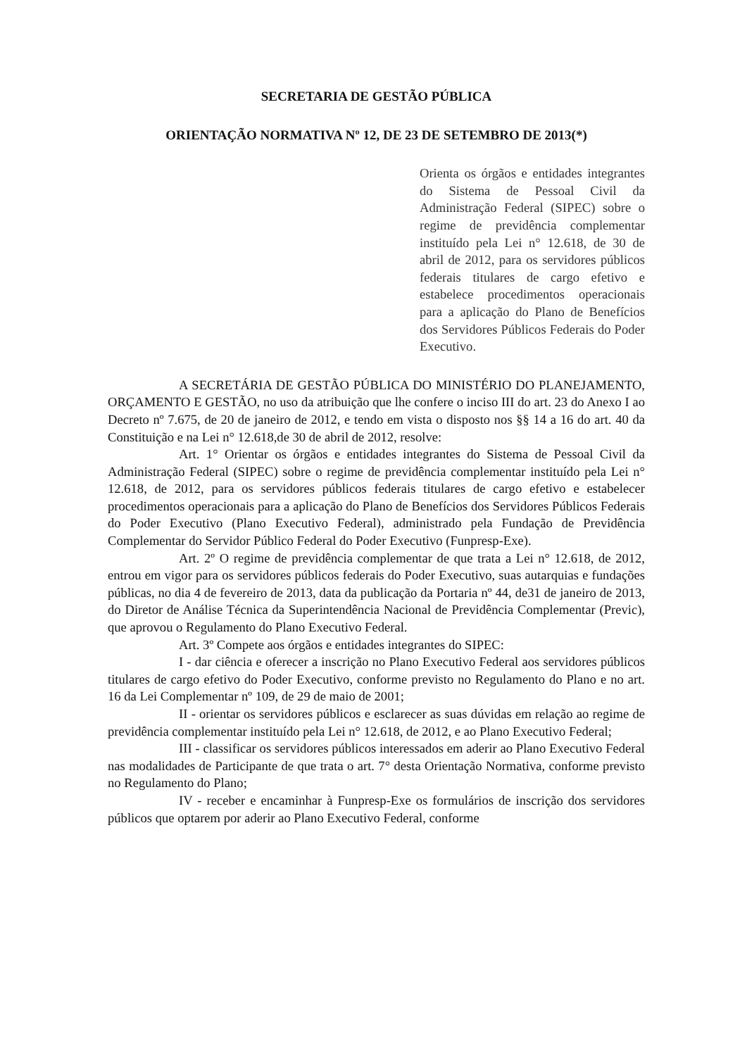SECRETARIA DE GESTÃO PÚBLICA
ORIENTAÇÃO NORMATIVA Nº 12, DE 23 DE SETEMBRO DE 2013(*)
Orienta os órgãos e entidades integrantes do Sistema de Pessoal Civil da Administração Federal (SIPEC) sobre o regime de previdência complementar instituído pela Lei n° 12.618, de 30 de abril de 2012, para os servidores públicos federais titulares de cargo efetivo e estabelece procedimentos operacionais para a aplicação do Plano de Benefícios dos Servidores Públicos Federais do Poder Executivo.
A SECRETÁRIA DE GESTÃO PÚBLICA DO MINISTÉRIO DO PLANEJAMENTO, ORÇAMENTO E GESTÃO, no uso da atribuição que lhe confere o inciso III do art. 23 do Anexo I ao Decreto nº 7.675, de 20 de janeiro de 2012, e tendo em vista o disposto nos §§ 14 a 16 do art. 40 da Constituição e na Lei n° 12.618,de 30 de abril de 2012, resolve:
Art. 1° Orientar os órgãos e entidades integrantes do Sistema de Pessoal Civil da Administração Federal (SIPEC) sobre o regime de previdência complementar instituído pela Lei n° 12.618, de 2012, para os servidores públicos federais titulares de cargo efetivo e estabelecer procedimentos operacionais para a aplicação do Plano de Benefícios dos Servidores Públicos Federais do Poder Executivo (Plano Executivo Federal), administrado pela Fundação de Previdência Complementar do Servidor Público Federal do Poder Executivo (Funpresp-Exe).
Art. 2º O regime de previdência complementar de que trata a Lei n° 12.618, de 2012, entrou em vigor para os servidores públicos federais do Poder Executivo, suas autarquias e fundações públicas, no dia 4 de fevereiro de 2013, data da publicação da Portaria nº 44, de31 de janeiro de 2013, do Diretor de Análise Técnica da Superintendência Nacional de Previdência Complementar (Previc), que aprovou o Regulamento do Plano Executivo Federal.
Art. 3º Compete aos órgãos e entidades integrantes do SIPEC:
I - dar ciência e oferecer a inscrição no Plano Executivo Federal aos servidores públicos titulares de cargo efetivo do Poder Executivo, conforme previsto no Regulamento do Plano e no art. 16 da Lei Complementar nº 109, de 29 de maio de 2001;
II - orientar os servidores públicos e esclarecer as suas dúvidas em relação ao regime de previdência complementar instituído pela Lei n° 12.618, de 2012, e ao Plano Executivo Federal;
III - classificar os servidores públicos interessados em aderir ao Plano Executivo Federal nas modalidades de Participante de que trata o art. 7° desta Orientação Normativa, conforme previsto no Regulamento do Plano;
IV - receber e encaminhar à Funpresp-Exe os formulários de inscrição dos servidores públicos que optarem por aderir ao Plano Executivo Federal, conforme